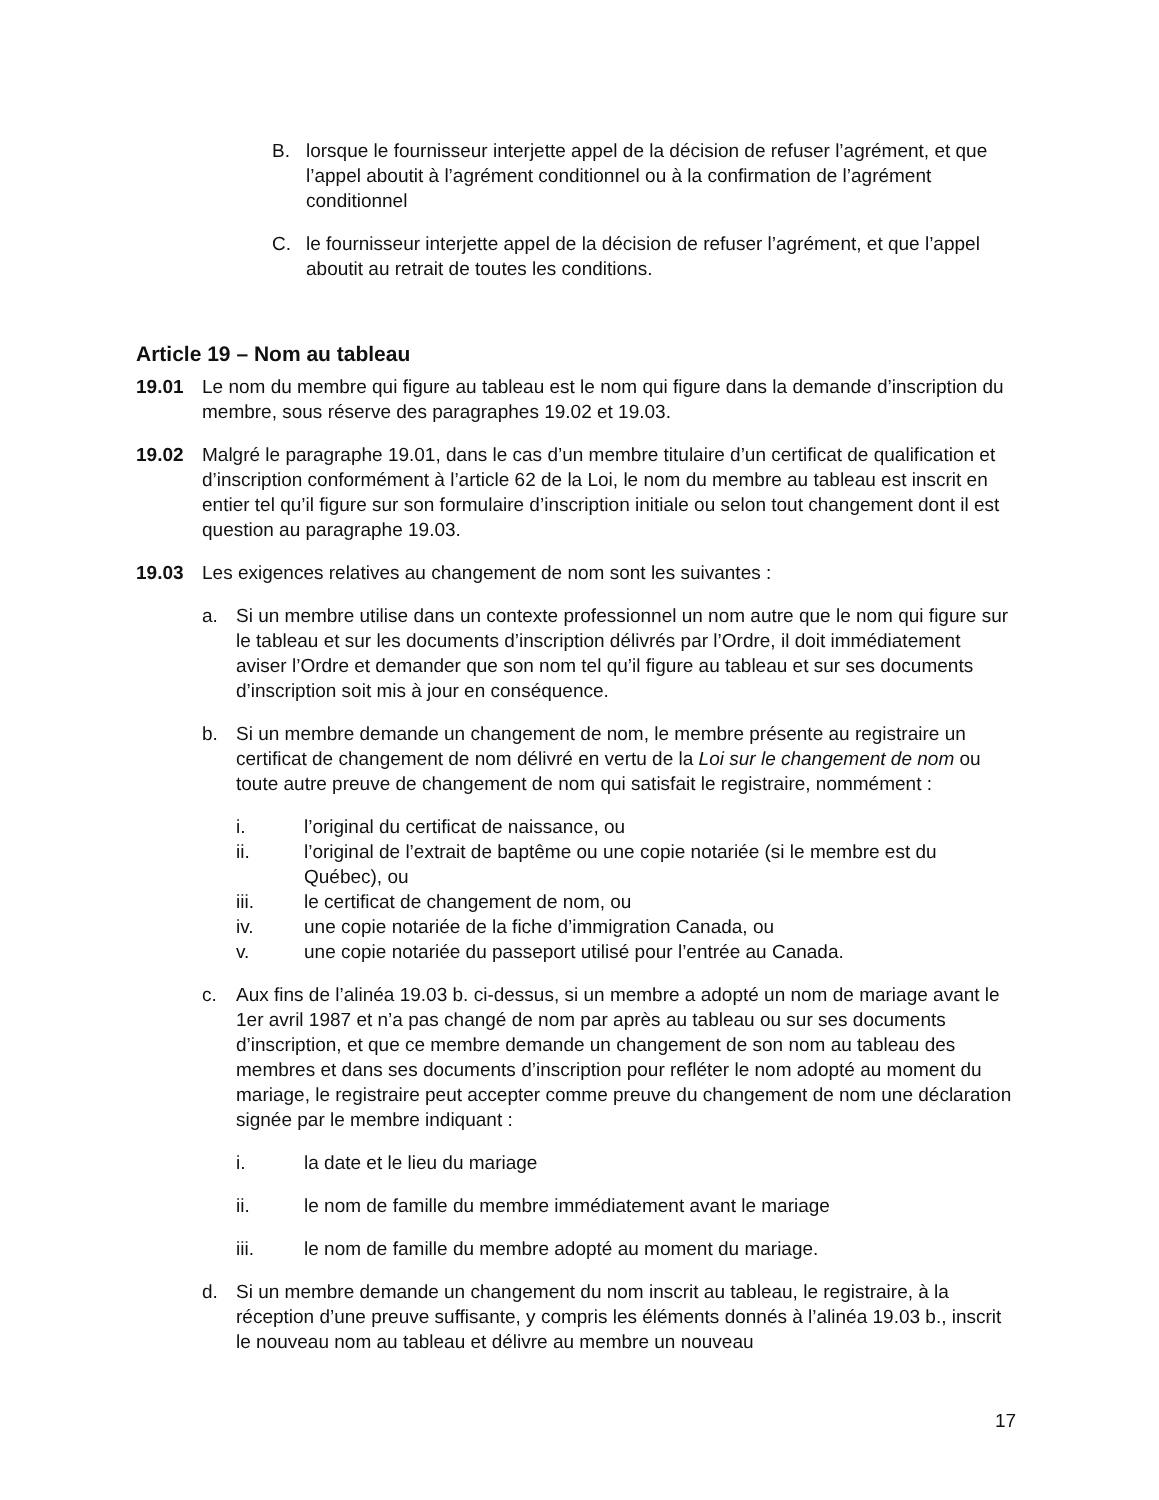B. lorsque le fournisseur interjette appel de la décision de refuser l’agrément, et que l’appel aboutit à l’agrément conditionnel ou à la confirmation de l’agrément conditionnel
C. le fournisseur interjette appel de la décision de refuser l’agrément, et que l’appel aboutit au retrait de toutes les conditions.
Article 19 – Nom au tableau
19.01 Le nom du membre qui figure au tableau est le nom qui figure dans la demande d’inscription du membre, sous réserve des paragraphes 19.02 et 19.03.
19.02 Malgré le paragraphe 19.01, dans le cas d’un membre titulaire d’un certificat de qualification et d’inscription conformément à l’article 62 de la Loi, le nom du membre au tableau est inscrit en entier tel qu’il figure sur son formulaire d’inscription initiale ou selon tout changement dont il est question au paragraphe 19.03.
19.03 Les exigences relatives au changement de nom sont les suivantes :
a. Si un membre utilise dans un contexte professionnel un nom autre que le nom qui figure sur le tableau et sur les documents d’inscription délivrés par l’Ordre, il doit immédiatement aviser l’Ordre et demander que son nom tel qu’il figure au tableau et sur ses documents d’inscription soit mis à jour en conséquence.
b. Si un membre demande un changement de nom, le membre présente au registraire un certificat de changement de nom délivré en vertu de la Loi sur le changement de nom ou toute autre preuve de changement de nom qui satisfait le registraire, nommément :
i. l’original du certificat de naissance, ou
ii. l’original de l’extrait de baptême ou une copie notariée (si le membre est du Québec), ou
iii. le certificat de changement de nom, ou
iv. une copie notariée de la fiche d’immigration Canada, ou
v. une copie notariée du passeport utilisé pour l’entrée au Canada.
c. Aux fins de l’alinéa 19.03 b. ci-dessus, si un membre a adopté un nom de mariage avant le 1er avril 1987 et n’a pas changé de nom par après au tableau ou sur ses documents d’inscription, et que ce membre demande un changement de son nom au tableau des membres et dans ses documents d’inscription pour refléter le nom adopté au moment du mariage, le registraire peut accepter comme preuve du changement de nom une déclaration signée par le membre indiquant :
i. la date et le lieu du mariage
ii. le nom de famille du membre immédiatement avant le mariage
iii. le nom de famille du membre adopté au moment du mariage.
d. Si un membre demande un changement du nom inscrit au tableau, le registraire, à la réception d’une preuve suffisante, y compris les éléments donnés à l’alinéa 19.03 b., inscrit le nouveau nom au tableau et délivre au membre un nouveau
17